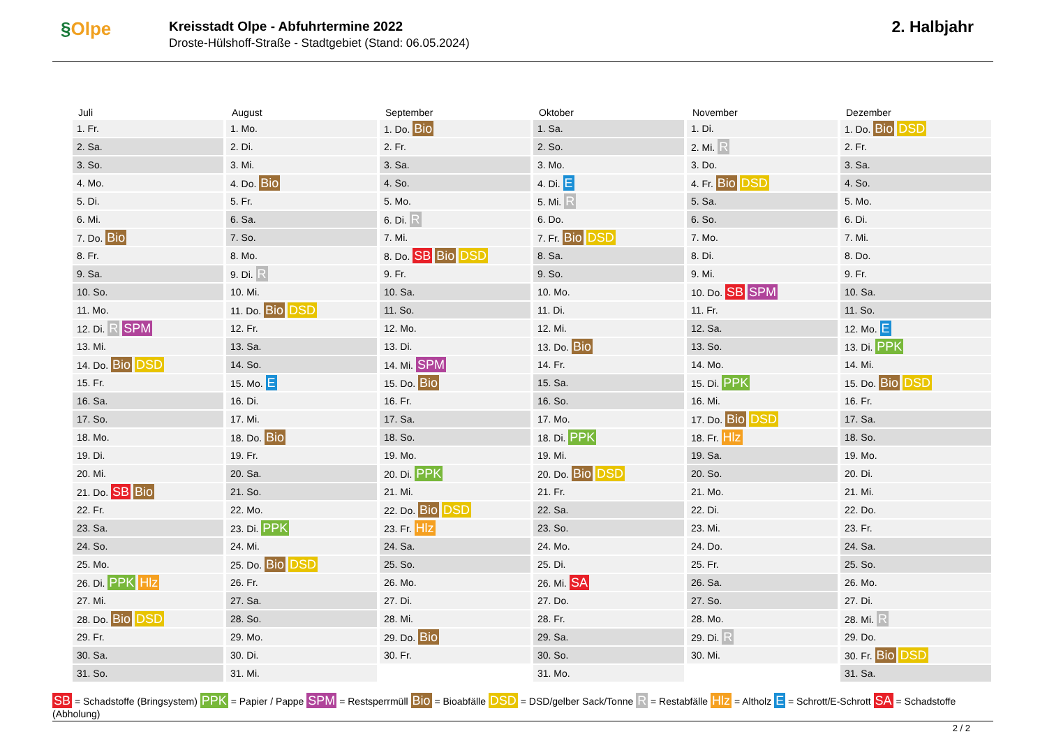§Olpe
Kreisstadt Olpe - Abfuhrtermine 2022
Droste-Hülshoff-Straße - Stadtgebiet (Stand: 06.05.2024)
2. Halbjahr
| Juli | August | September | Oktober | November | Dezember |
| --- | --- | --- | --- | --- | --- |
| 1. Fr. | 1. Mo. | 1. Do. Bio | 1. Sa. | 1. Di. | 1. Do. Bio DSD |
| 2. Sa. | 2. Di. | 2. Fr. | 2. So. | 2. Mi. R | 2. Fr. |
| 3. So. | 3. Mi. | 3. Sa. | 3. Mo. | 3. Do. | 3. Sa. |
| 4. Mo. | 4. Do. Bio | 4. So. | 4. Di. E | 4. Fr. Bio DSD | 4. So. |
| 5. Di. | 5. Fr. | 5. Mo. | 5. Mi. R | 5. Sa. | 5. Mo. |
| 6. Mi. | 6. Sa. | 6. Di. R | 6. Do. | 6. So. | 6. Di. |
| 7. Do. Bio | 7. So. | 7. Mi. | 7. Fr. Bio DSD | 7. Mo. | 7. Mi. |
| 8. Fr. | 8. Mo. | 8. Do. SB Bio DSD | 8. Sa. | 8. Di. | 8. Do. |
| 9. Sa. | 9. Di. R | 9. Fr. | 9. So. | 9. Mi. | 9. Fr. |
| 10. So. | 10. Mi. | 10. Sa. | 10. Mo. | 10. Do. SB SPM | 10. Sa. |
| 11. Mo. | 11. Do. Bio DSD | 11. So. | 11. Di. | 11. Fr. | 11. So. |
| 12. Di. R SPM | 12. Fr. | 12. Mo. | 12. Mi. | 12. Sa. | 12. Mo. E |
| 13. Mi. | 13. Sa. | 13. Di. | 13. Do. Bio | 13. So. | 13. Di. PPK |
| 14. Do. Bio DSD | 14. So. | 14. Mi. SPM | 14. Fr. | 14. Mo. | 14. Mi. |
| 15. Fr. | 15. Mo. E | 15. Do. Bio | 15. Sa. | 15. Di. PPK | 15. Do. Bio DSD |
| 16. Sa. | 16. Di. | 16. Fr. | 16. So. | 16. Mi. | 16. Fr. |
| 17. So. | 17. Mi. | 17. Sa. | 17. Mo. | 17. Do. Bio DSD | 17. Sa. |
| 18. Mo. | 18. Do. Bio | 18. So. | 18. Di. PPK | 18. Fr. Hlz | 18. So. |
| 19. Di. | 19. Fr. | 19. Mo. | 19. Mi. | 19. Sa. | 19. Mo. |
| 20. Mi. | 20. Sa. | 20. Di. PPK | 20. Do. Bio DSD | 20. So. | 20. Di. |
| 21. Do. SB Bio | 21. So. | 21. Mi. | 21. Fr. | 21. Mo. | 21. Mi. |
| 22. Fr. | 22. Mo. | 22. Do. Bio DSD | 22. Sa. | 22. Di. | 22. Do. |
| 23. Sa. | 23. Di. PPK | 23. Fr. Hlz | 23. So. | 23. Mi. | 23. Fr. |
| 24. So. | 24. Mi. | 24. Sa. | 24. Mo. | 24. Do. | 24. Sa. |
| 25. Mo. | 25. Do. Bio DSD | 25. So. | 25. Di. | 25. Fr. | 25. So. |
| 26. Di. PPK Hlz | 26. Fr. | 26. Mo. | 26. Mi. SA | 26. Sa. | 26. Mo. |
| 27. Mi. | 27. Sa. | 27. Di. | 27. Do. | 27. So. | 27. Di. |
| 28. Do. Bio DSD | 28. So. | 28. Mi. | 28. Fr. | 28. Mo. | 28. Mi. R |
| 29. Fr. | 29. Mo. | 29. Do. Bio | 29. Sa. | 29. Di. R | 29. Do. |
| 30. Sa. | 30. Di. | 30. Fr. | 30. So. | 30. Mi. | 30. Fr. Bio DSD |
| 31. So. | 31. Mi. | | 31. Mo. | | 31. Sa. |
SB = Schadstoffe (Bringsystem) PPK = Papier / Pappe SPM = Restsperrmüll Bio = Bioabfälle DSD = DSD/gelber Sack/Tonne R = Restabfälle Hlz = Altholz E = Schrott/E-Schrott SA = Schadstoffe (Abholung)
2 / 2